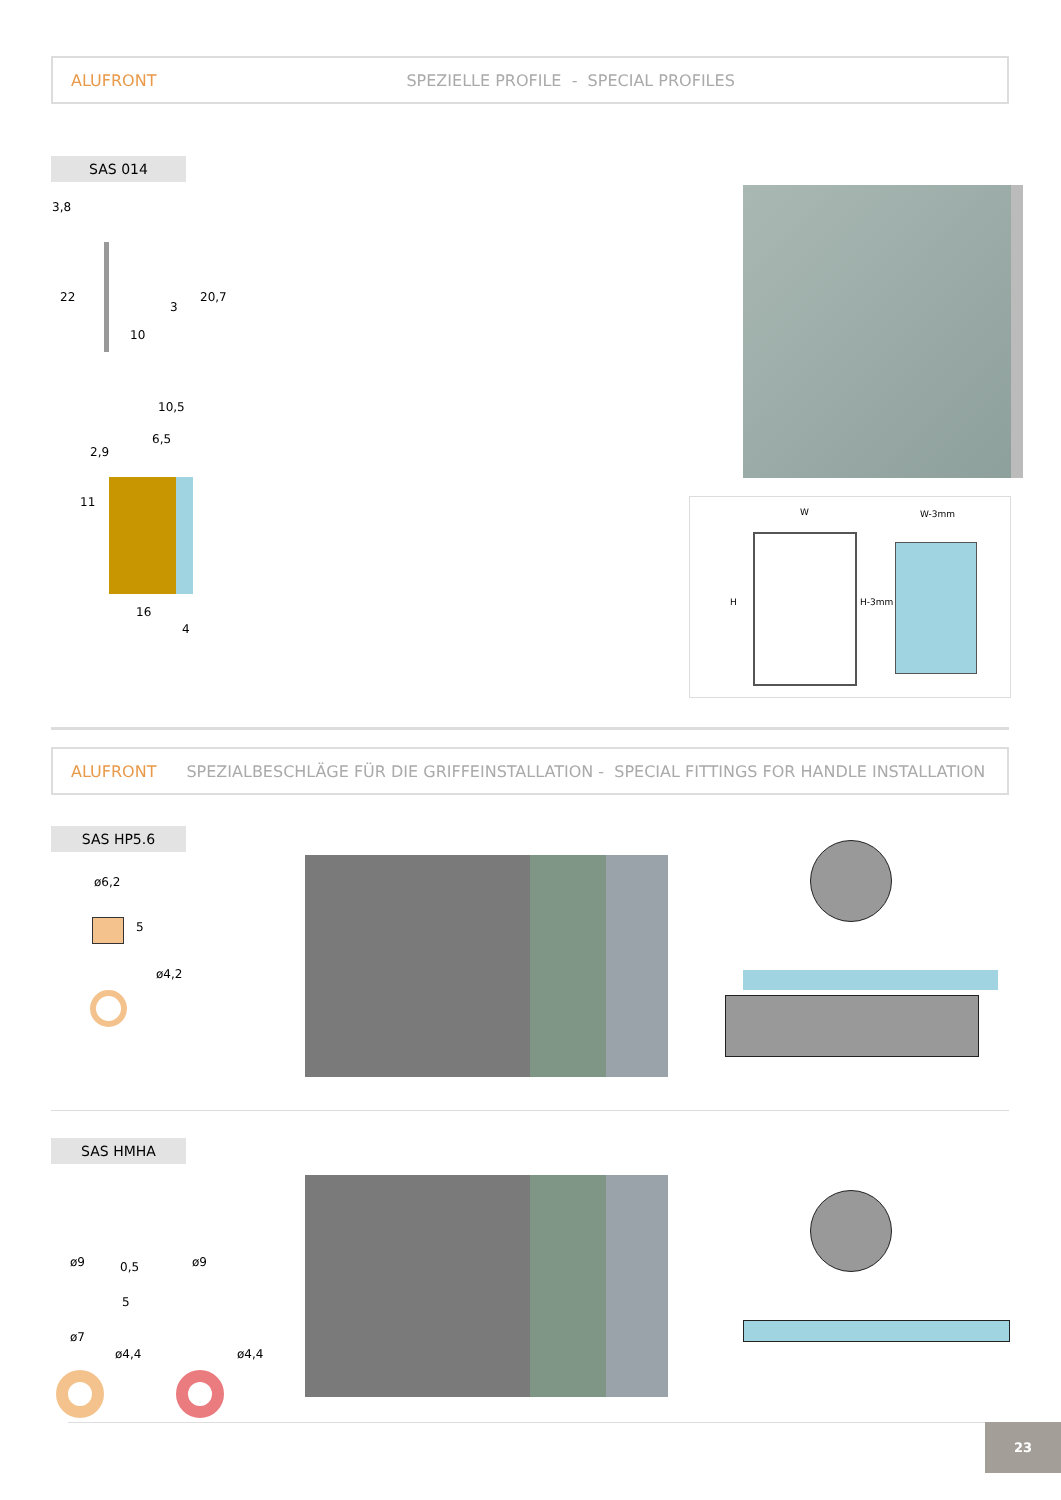ALUFRONT SPEZIELLE PROFILE - SPECIAL PROFILES
SAS 014
3,8
22
10
3
20,7
10,5
6,5
2,9
11
16
4
W W-3mm
H H-3mm
ALUFRONT SPEZIALBESCHLÄGE FÜR DIE GRIFFEINSTALLATION - SPECIAL FITTINGS FOR HANDLE INSTALLATION
SAS HP5.6
ø6,2
5
ø4,2
SAS HMHA
ø9 0,5
5
ø7
ø4,4
ø9
ø4,4
23